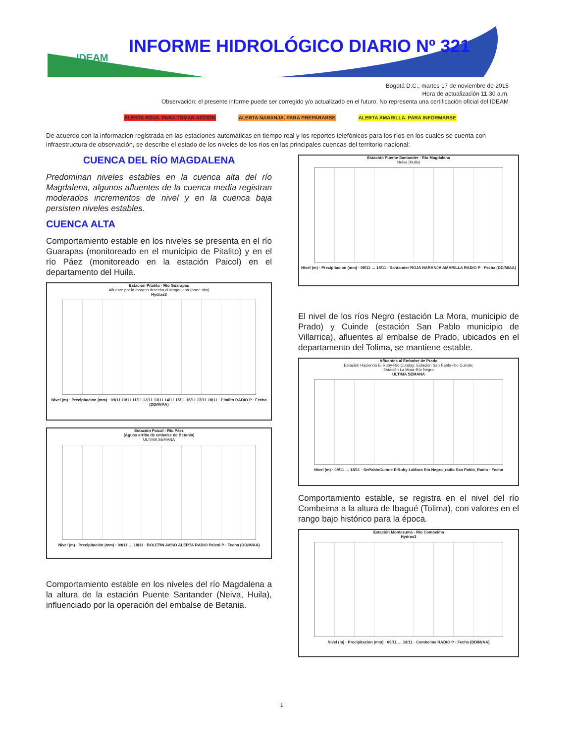IDEAM
INFORME HIDROLÓGICO DIARIO Nº 321
Bogotá D.C., martes 17 de noviembre de 2015
Hora de actualización 11:30 a.m.
Observación: el presente informe puede ser corregido y/o actualizado en el futuro. No representa una certificación oficial del IDEAM
ALERTA ROJA. PARA TOMAR ACCIÓN ALERTA NARANJA. PARA PREPARARSE ALERTA AMARILLA. PARA INFORMARSE
De acuerdo con la información registrada en las estaciones automáticas en tiempo real y los reportes telefónicos para los ríos en los cuales se cuenta con infraestructura de observación, se describe el estado de los niveles de los ríos en las principales cuencas del territorio nacional:
CUENCA DEL RÍO MAGDALENA
Predominan niveles estables en la cuenca alta del río Magdalena, algunos afluentes de la cuenca media registran moderados incrementos de nivel y en la cuenca baja persisten niveles estables.
CUENCA ALTA
Comportamiento estable en los niveles se presenta en el río Guarapas (monitoreado en el municipio de Pitalito) y en el río Páez (monitoreado en la estación Paicol) en el departamento del Huila.
Estación Pitalito - Río Guarapas
Afluente por la margen derecha al Magdalena (parte alta)
Hydras3
Nivel (m) · Precipitacion (mm) · 09/11 10/11 11/11 12/11 13/11 14/11 15/11 16/11 17/11 18/11 · Pitalito RADIO P · Fecha (DD/M/AA)
Estación Paicol - Río Páez
(Aguas arriba de embalse de Betania)
ULTIMA SEMANA
Nivel (m) · Precipitación (mm) · 09/11 … 18/11 · BOLETIN AVISO ALERTA RADIO Paicol P · Fecha (DD/M/AA)
Comportamiento estable en los niveles del río Magdalena a la altura de la estación Puente Santander (Neiva, Huila), influenciado por la operación del embalse de Betania.
Estación Puente Santander - Río Magdalena
Neiva (Huila)
Nivel (m) · Precipitacion (mm) · 09/11 … 18/11 · Santander ROJA NARANJA AMARILLA RADIO P · Fecha (DD/M/AA)
El nivel de los ríos Negro (estación La Mora, municipio de Prado) y Cuinde (estación San Pablo municipio de Villarrica), afluentes al embalse de Prado, ubicados en el departamento del Tolima, se mantiene estable.
Afluentes al Embalse de Prado
Estación Hacienda El Ruby-Río Cunday; Estación San Pablo-Río Cuinde;
Estación La Mora-Río Negro
ULTIMA SEMANA
Nivel (m) · 09/11 … 18/11 · SnPabloCuinde ElRuby LaMora Rio Negro_radio San Pablo_Radio · Fecha
Comportamiento estable, se registra en el nivel del río Combeima a la altura de Ibagué (Tolima), con valores en el rango bajo histórico para la época.
Estación Montezuma - Río Combeima
Hydras3
Nivel (m) · Precipitacion (mm) · 09/11 … 18/11 · Combeima RADIO P · Fecha (DD/M/AA)
1